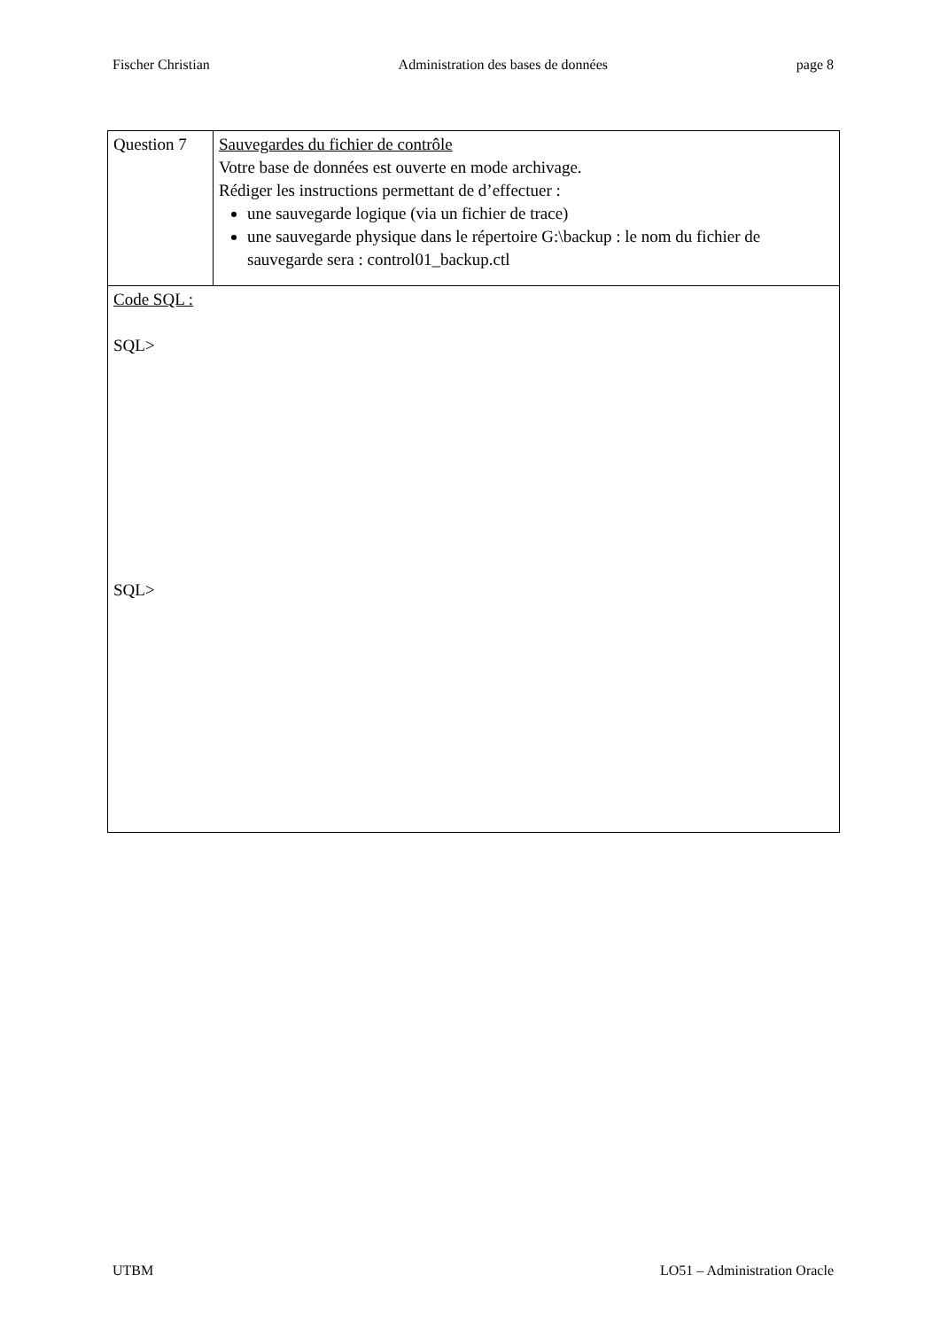Fischer Christian Administration des bases de données page 8
| Question 7 | Sauvegardes du fichier de contrôle Votre base de données est ouverte en mode archivage. Rédiger les instructions permettant de d’effectuer : une sauvegarde logique (via un fichier de trace) une sauvegarde physique dans le répertoire G:\backup : le nom du fichier de sauvegarde sera : control01_backup.ctl |
| Code SQL : SQL> SQL> | |
UTBM LO51 – Administration Oracle